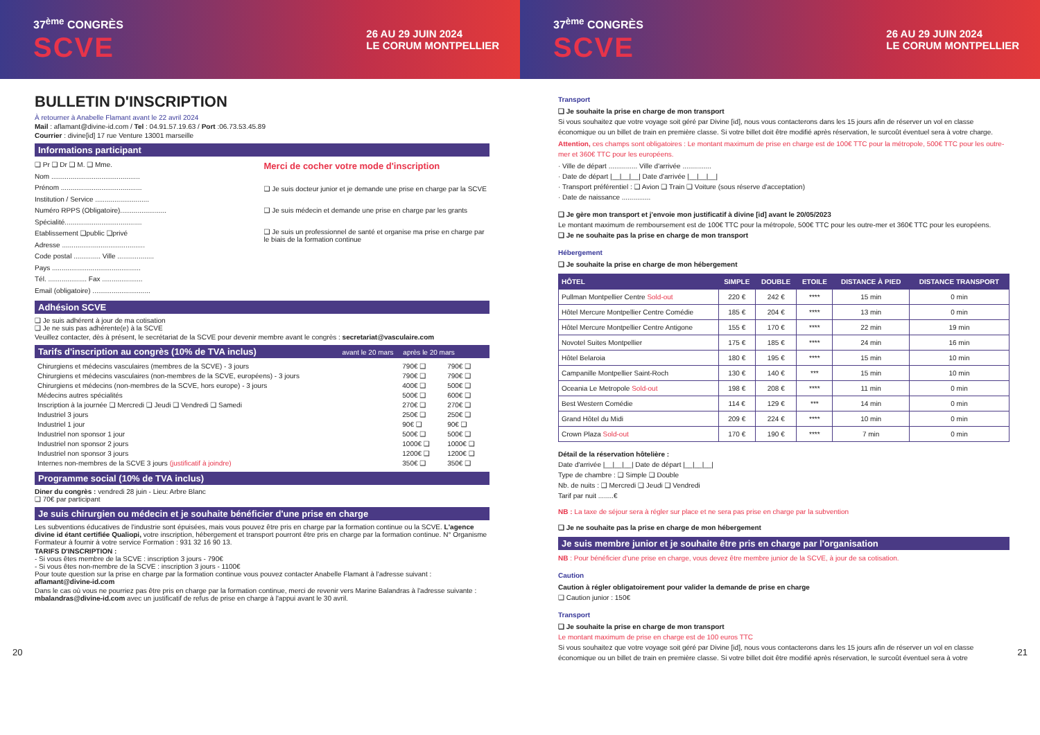37<sup>ème</sup> CONGRÈS
SCVE
26 AU 29 JUIN 2024
LE CORUM MONTPELLIER
BULLETIN D'INSCRIPTION
À retourner à Anabelle Flamant avant le 22 avril 2024
Mail : aflamant@divine-id.com / Tel : 04.91.57.19.63 / Port :06.73.53.45.89
Courrier : divine[id] 17 rue Venture 13001 marseille
Informations participant
❑ Pr ❑ Dr ❑ M. ❑ Mme.
Nom ..............................................
Prénom ..........................................
Institution / Service ............................
Numéro RPPS (Obligatoire)........................
Spécialité........................................
Etablissement ❑public ❑privé
Adresse ...........................................
Code postal .............. Ville ...................
Pays ..............................................
Tél. .................... Fax .....................
Email (obligatoire) ..............................
Merci de cocher votre mode d'inscription
❑ Je suis docteur junior et je demande une prise en charge par la SCVE
❑ Je suis médecin et demande une prise en charge par les grants
❑ Je suis un professionnel de santé et organise ma prise en charge par le biais de la formation continue
Adhésion SCVE
❑ Je suis adhérent à jour de ma cotisation
❑ Je ne suis pas adhérente(e) à la SCVE
Veuillez contacter, dès à présent, le secrétariat de la SCVE pour devenir membre avant le congrès : secretariat@vasculaire.com
Tarifs d'inscription au congrès (10% de TVA inclus) avant le 20 mars après le 20 mars
| Chirurgiens et médecins vasculaires (membres de la SCVE) - 3 jours | 790€ ❑ | 790€ ❑ |
| Chirurgiens et médecins vasculaires (non-membres de la SCVE, européens) - 3 jours | 790€ ❑ | 790€ ❑ |
| Chirurgiens et médecins (non-membres de la SCVE, hors europe) - 3 jours | 400€ ❑ | 500€ ❑ |
| Médecins autres spécialités | 500€ ❑ | 600€ ❑ |
| Inscription à la journée ❑ Mercredi ❑ Jeudi ❑ Vendredi ❑ Samedi | 270€ ❑ | 270€ ❑ |
| Industriel 3 jours | 250€ ❑ | 250€ ❑ |
| Industriel 1 jour | 90€ ❑ | 90€ ❑ |
| Industriel non sponsor 1 jour | 500€ ❑ | 500€ ❑ |
| Industriel non sponsor 2 jours | 1000€ ❑ | 1000€ ❑ |
| Industriel non sponsor 3 jours | 1200€ ❑ | 1200€ ❑ |
| Internes non-membres de la SCVE 3 jours (justificatif à joindre) | 350€ ❑ | 350€ ❑ |
Programme social (10% de TVA inclus)
Diner du congrès : vendredi 28 juin - Lieu: Arbre Blanc
❑ 70€ par participant
Je suis chirurgien ou médecin et je souhaite bénéficier d'une prise en charge
Les subventions éducatives de l'industrie sont épuisées, mais vous pouvez être pris en charge par la formation continue ou la SCVE. L'agence divine id étant certifiée Qualiopi, votre inscription, hébergement et transport pourront être pris en charge par la formation continue. N° Organisme Formateur à fournir à votre service Formation : 931 32 16 90 13.
TARIFS D'INSCRIPTION :
- Si vous êtes membre de la SCVE : inscription 3 jours - 790€
- Si vous êtes non-membre de la SCVE : inscription 3 jours - 1100€
Pour toute question sur la prise en charge par la formation continue vous pouvez contacter Anabelle Flamant à l'adresse suivant : aflamant@divine-id.com
Dans le cas où vous ne pourriez pas être pris en charge par la formation continue, merci de revenir vers Marine Balandras à l'adresse suivante : mbalandras@divine-id.com avec un justificatif de refus de prise en charge à l'appui avant le 30 avril.
20
37<sup>ème</sup> CONGRÈS
SCVE
26 AU 29 JUIN 2024
LE CORUM MONTPELLIER
Transport
❑ Je souhaite la prise en charge de mon transport
Si vous souhaitez que votre voyage soit géré par Divine [id], nous vous contacterons dans les 15 jours afin de réserver un vol en classe économique ou un billet de train en première classe. Si votre billet doit être modifié après réservation, le surcoût éventuel sera à votre charge.
Attention, ces champs sont obligatoires : Le montant maximum de prise en charge est de 100€ TTC pour la métropole, 500€ TTC pour les outre-mer et 360€ TTC pour les européens.
· Ville de départ ............... Ville d'arrivée ...............
· Date de départ |__|__|__| Date d'arrivée |__|__|__|
· Transport préférentiel : ❑ Avion ❑ Train ❑ Voiture (sous réserve d'acceptation)
· Date de naissance ...............
❑ Je gère mon transport et j'envoie mon justificatif à divine [id] avant le 20/05/2023
Le montant maximum de remboursement est de 100€ TTC pour la métropole, 500€ TTC pour les outre-mer et 360€ TTC pour les européens.
❑ Je ne souhaite pas la prise en charge de mon transport
Hébergement
❑ Je souhaite la prise en charge de mon hébergement
| HÔTEL | SIMPLE | DOUBLE | ETOILE | DISTANCE À PIED | DISTANCE TRANSPORT |
| --- | --- | --- | --- | --- | --- |
| Pullman Montpellier Centre Sold-out | 220 € | 242 € | **** | 15 min | 0 min |
| Hôtel Mercure Montpellier Centre Comédie | 185 € | 204 € | **** | 13 min | 0 min |
| Hôtel Mercure Montpellier Centre Antigone | 155 € | 170 € | **** | 22 min | 19 min |
| Novotel Suites Montpellier | 175 € | 185 € | **** | 24 min | 16 min |
| Hôtel Belaroia | 180 € | 195 € | **** | 15 min | 10 min |
| Campanille Montpellier Saint-Roch | 130 € | 140 € | *** | 15 min | 10 min |
| Oceania Le Metropole Sold-out | 198 € | 208 € | **** | 11 min | 0 min |
| Best Western Comédie | 114 € | 129 € | *** | 14 min | 0 min |
| Grand Hôtel du Midi | 209 € | 224 € | **** | 10 min | 0 min |
| Crown Plaza Sold-out | 170 € | 190 € | **** | 7 min | 0 min |
Détail de la réservation hôtelière :
Date d'arrivée |__|__|__| Date de départ |__|__|__|
Type de chambre : ❑ Simple ❑ Double
Nb. de nuits : ❑ Mercredi ❑ Jeudi ❑ Vendredi
Tarif par nuit ........€
NB : La taxe de séjour sera à régler sur place et ne sera pas prise en charge par la subvention
❑ Je ne souhaite pas la prise en charge de mon hébergement
Je suis membre junior et je souhaite être pris en charge par l'organisation
NB : Pour bénéficier d'une prise en charge, vous devez être membre junior de la SCVE, à jour de sa cotisation.
Caution
Caution à régler obligatoirement pour valider la demande de prise en charge
❑ Caution junior : 150€
Transport
❑ Je souhaite la prise en charge de mon transport
Le montant maximum de prise en charge est de 100 euros TTC
Si vous souhaitez que votre voyage soit géré par Divine [id], nous vous contacterons dans les 15 jours afin de réserver un vol en classe économique ou un billet de train en première classe. Si votre billet doit être modifié après réservation, le surcoût éventuel sera à votre
21